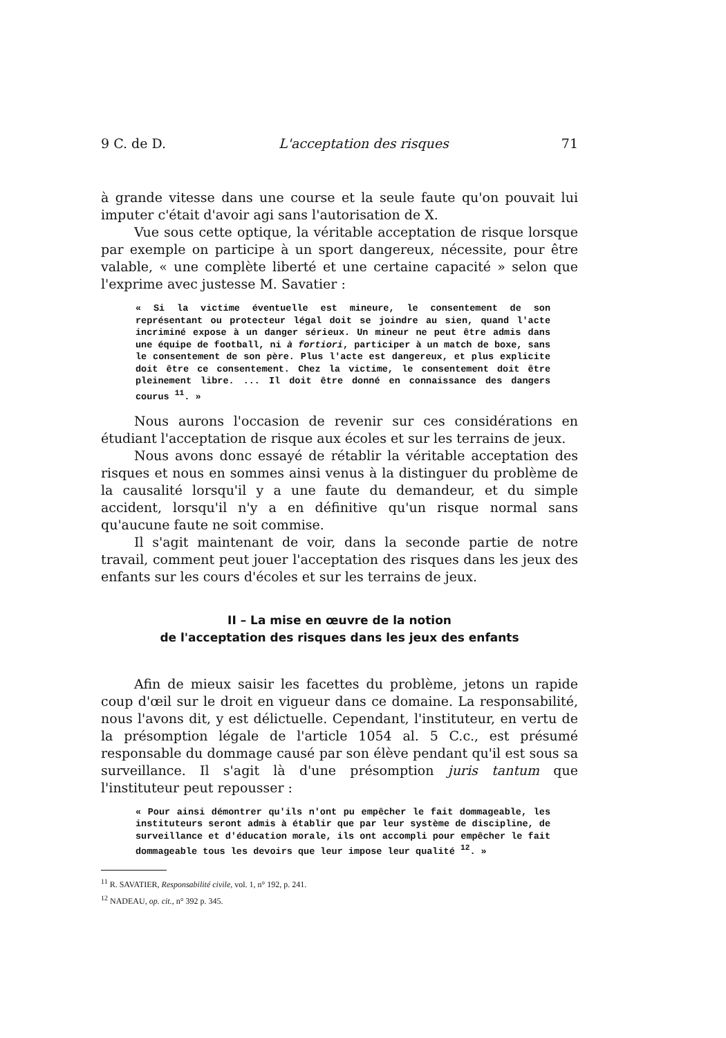9 C. de D. L'acceptation des risques 71
à grande vitesse dans une course et la seule faute qu'on pouvait lui imputer c'était d'avoir agi sans l'autorisation de X.
Vue sous cette optique, la véritable acceptation de risque lorsque par exemple on participe à un sport dangereux, nécessite, pour être valable, « une complète liberté et une certaine capacité » selon que l'exprime avec justesse M. Savatier :
« Si la victime éventuelle est mineure, le consentement de son représentant ou protecteur légal doit se joindre au sien, quand l'acte incriminé expose à un danger sérieux. Un mineur ne peut être admis dans une équipe de football, ni à fortiori, participer à un match de boxe, sans le consentement de son père. Plus l'acte est dangereux, et plus explicite doit être ce consentement. Chez la victime, le consentement doit être pleinement libre. ... Il doit être donné en connaissance des dangers courus <sup>11</sup>. »
Nous aurons l'occasion de revenir sur ces considérations en étudiant l'acceptation de risque aux écoles et sur les terrains de jeux.
Nous avons donc essayé de rétablir la véritable acceptation des risques et nous en sommes ainsi venus à la distinguer du problème de la causalité lorsqu'il y a une faute du demandeur, et du simple accident, lorsqu'il n'y a en définitive qu'un risque normal sans qu'aucune faute ne soit commise.
Il s'agit maintenant de voir, dans la seconde partie de notre travail, comment peut jouer l'acceptation des risques dans les jeux des enfants sur les cours d'écoles et sur les terrains de jeux.
II – La mise en œuvre de la notion
de l'acceptation des risques dans les jeux des enfants
Afin de mieux saisir les facettes du problème, jetons un rapide coup d'œil sur le droit en vigueur dans ce domaine. La responsabilité, nous l'avons dit, y est délictuelle. Cependant, l'instituteur, en vertu de la présomption légale de l'article 1054 al. 5 C.c., est présumé responsable du dommage causé par son élève pendant qu'il est sous sa surveillance. Il s'agit là d'une présomption juris tantum que l'instituteur peut repousser :
« Pour ainsi démontrer qu'ils n'ont pu empêcher le fait dommageable, les instituteurs seront admis à établir que par leur système de discipline, de surveillance et d'éducation morale, ils ont accompli pour empêcher le fait dommageable tous les devoirs que leur impose leur qualité <sup>12</sup>. »
<sup>11</sup> R. SAVATIER, Responsabilité civile, vol. 1, n° 192, p. 241.
<sup>12</sup> NADEAU, op. cit., n° 392 p. 345.